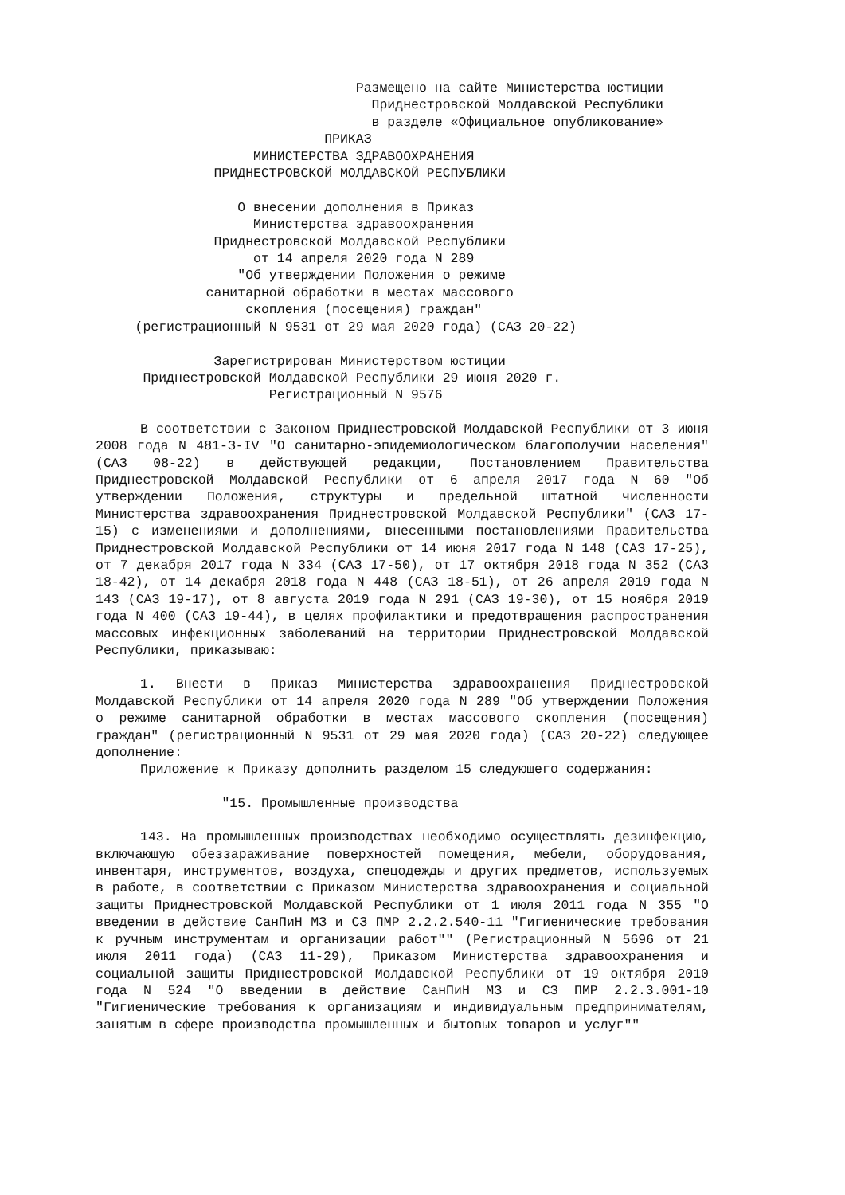Размещено на сайте Министерства юстиции
                                   Приднестровской Молдавской Республики
                                   в разделе «Официальное опубликование»
                             ПРИКАЗ
                    МИНИСТЕРСТВА ЗДРАВООХРАНЕНИЯ
               ПРИДНЕСТРОВСКОЙ МОЛДАВСКОЙ РЕСПУБЛИКИ

                  О внесении дополнения в Приказ
                    Министерства здравоохранения
               Приднестровской Молдавской Республики
                    от 14 апреля 2020 года N 289
                  "Об утверждении Положения о режиме
              санитарной обработки в местах массового
                   скопления (посещения) граждан"
     (регистрационный N 9531 от 29 мая 2020 года) (САЗ 20-22)

               Зарегистрирован Министерством юстиции
      Приднестровской Молдавской Республики 29 июня 2020 г.
                      Регистрационный N 9576
В соответствии с Законом Приднестровской Молдавской Республики от 3 июня 2008 года N 481-З-IV "О санитарно-эпидемиологическом благополучии населения" (САЗ 08-22) в действующей редакции, Постановлением Правительства Приднестровской Молдавской Республики от 6 апреля 2017 года N 60 "Об утверждении Положения, структуры и предельной штатной численности Министерства здравоохранения Приднестровской Молдавской Республики" (САЗ 17-15) с изменениями и дополнениями, внесенными постановлениями Правительства Приднестровской Молдавской Республики от 14 июня 2017 года N 148 (САЗ 17-25), от 7 декабря 2017 года N 334 (САЗ 17-50), от 17 октября 2018 года N 352 (САЗ 18-42), от 14 декабря 2018 года N 448 (САЗ 18-51), от 26 апреля 2019 года N 143 (САЗ 19-17), от 8 августа 2019 года N 291 (САЗ 19-30), от 15 ноября 2019 года N 400 (САЗ 19-44), в целях профилактики и предотвращения распространения массовых инфекционных заболеваний на территории Приднестровской Молдавской Республики, приказываю:
1. Внести в Приказ Министерства здравоохранения Приднестровской Молдавской Республики от 14 апреля 2020 года N 289 "Об утверждении Положения о режиме санитарной обработки в местах массового скопления (посещения) граждан" (регистрационный N 9531 от 29 мая 2020 года) (САЗ 20-22) следующее дополнение:
Приложение к Приказу дополнить разделом 15 следующего содержания:
                "15. Промышленные производства
143. На промышленных производствах необходимо осуществлять дезинфекцию, включающую обеззараживание поверхностей помещения, мебели, оборудования, инвентаря, инструментов, воздуха, спецодежды и других предметов, используемых в работе, в соответствии с Приказом Министерства здравоохранения и социальной защиты Приднестровской Молдавской Республики от 1 июля 2011 года N 355 "О введении в действие СанПиН МЗ и СЗ ПМР 2.2.2.540-11 "Гигиенические требования к ручным инструментам и организации работ"" (Регистрационный N 5696 от 21 июля 2011 года) (САЗ 11-29), Приказом Министерства здравоохранения и социальной защиты Приднестровской Молдавской Республики от 19 октября 2010 года N 524 "О введении в действие СанПиН МЗ и СЗ ПМР 2.2.3.001-10 "Гигиенические требования к организациям и индивидуальным предпринимателям, занятым в сфере производства промышленных и бытовых товаров и услуг""